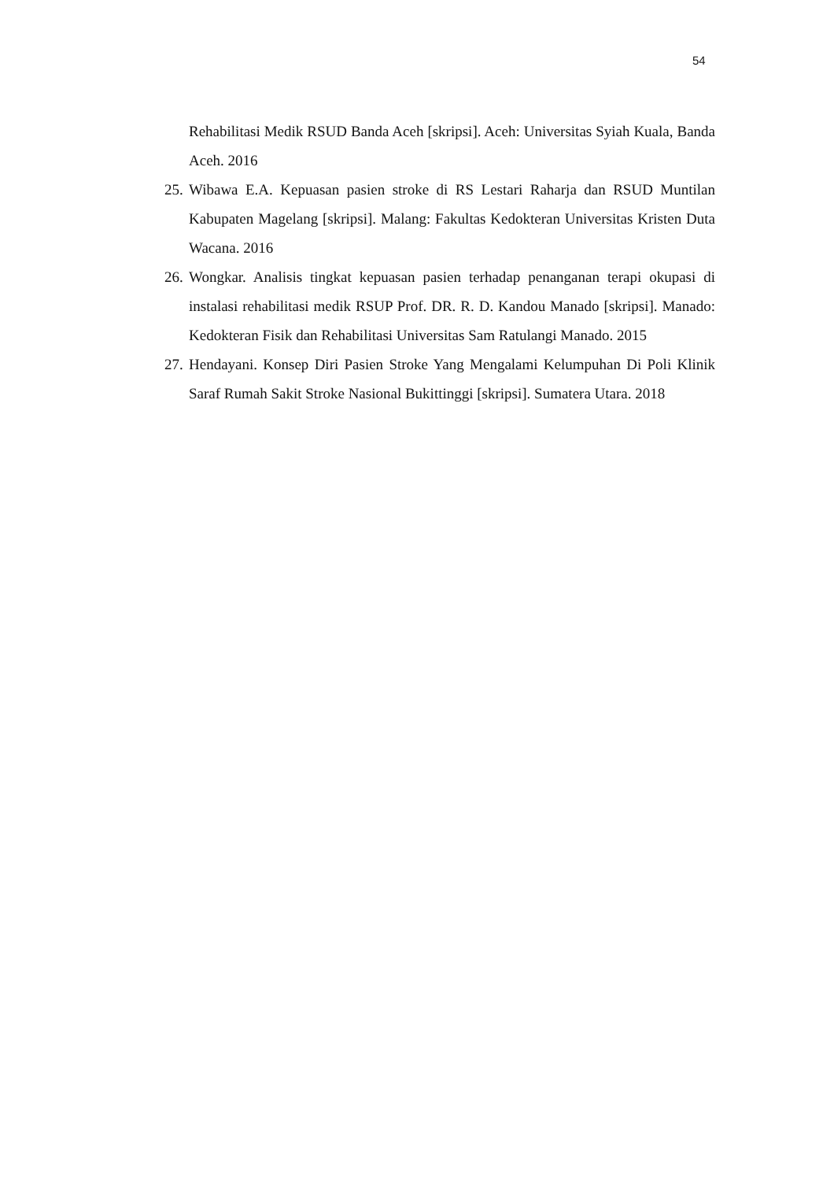54
Rehabilitasi Medik RSUD Banda Aceh [skripsi]. Aceh: Universitas Syiah Kuala, Banda Aceh. 2016
25. Wibawa E.A. Kepuasan pasien stroke di RS Lestari Raharja dan RSUD Muntilan Kabupaten Magelang [skripsi]. Malang: Fakultas Kedokteran Universitas Kristen Duta Wacana. 2016
26. Wongkar. Analisis tingkat kepuasan pasien terhadap penanganan terapi okupasi di instalasi rehabilitasi medik RSUP Prof. DR. R. D. Kandou Manado [skripsi]. Manado: Kedokteran Fisik dan Rehabilitasi Universitas Sam Ratulangi Manado. 2015
27. Hendayani. Konsep Diri Pasien Stroke Yang Mengalami Kelumpuhan Di Poli Klinik Saraf Rumah Sakit Stroke Nasional Bukittinggi [skripsi]. Sumatera Utara. 2018